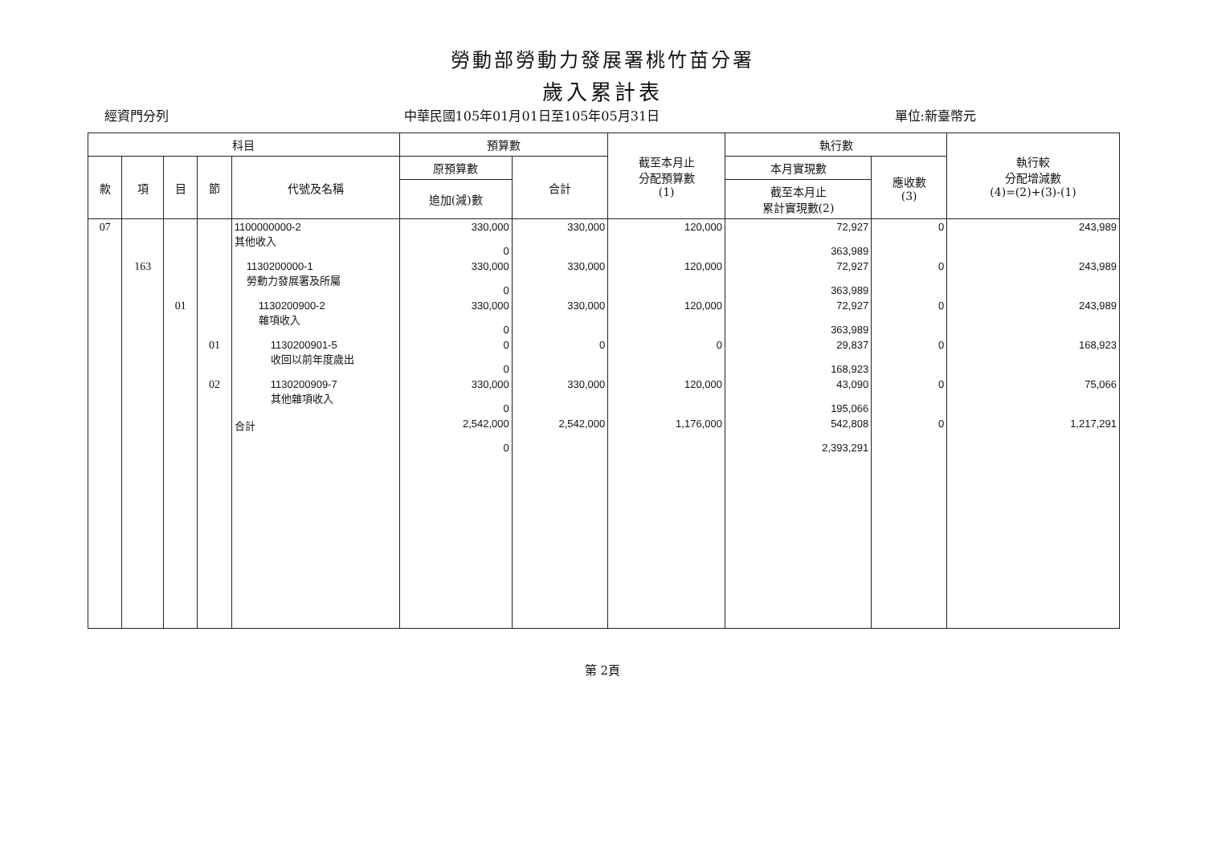勞動部勞動力發展署桃竹苗分署
歲入累計表
經資門分列 中華民國105年01月01日至105年05月31日 單位:新臺幣元
| 科目 | | | | | 預算數 | | 截至本月止 分配預算數 (1) | 執行數 | | 執行較 分配增減數 (4)=(2)+(3)-(1) |
| --- | --- | --- | --- | --- | --- | --- | --- | --- | --- | --- |
| 款 | 項 | 目 | 節 | 代號及名稱 | 原預算數 | 合計 | | 本月實現數 | 應收數 (3) | |
| | | | | | 追加(減)數 | | | 截至本月止 累計實現數(2) | | |
| 07 | | | | 1100000000-2 其他收入 | 330,000 0 | 330,000 | 120,000 | 72,927 363,989 | 0 | 243,989 |
| | 163 | | | 1130200000-1 勞動力發展署及所屬 | 330,000 0 | 330,000 | 120,000 | 72,927 363,989 | 0 | 243,989 |
| | | 01 | | 1130200900-2 雜項收入 | 330,000 0 | 330,000 | 120,000 | 72,927 363,989 | 0 | 243,989 |
| | | | 01 | 1130200901-5 收回以前年度歲出 | 0 0 | 0 | 0 | 29,837 168,923 | 0 | 168,923 |
| | | | 02 | 1130200909-7 其他雜項收入 | 330,000 0 | 330,000 | 120,000 | 43,090 195,066 | 0 | 75,066 |
| | | | | 合計 | 2,542,000 0 | 2,542,000 | 1,176,000 | 542,808 2,393,291 | 0 | 1,217,291 |
第 2頁